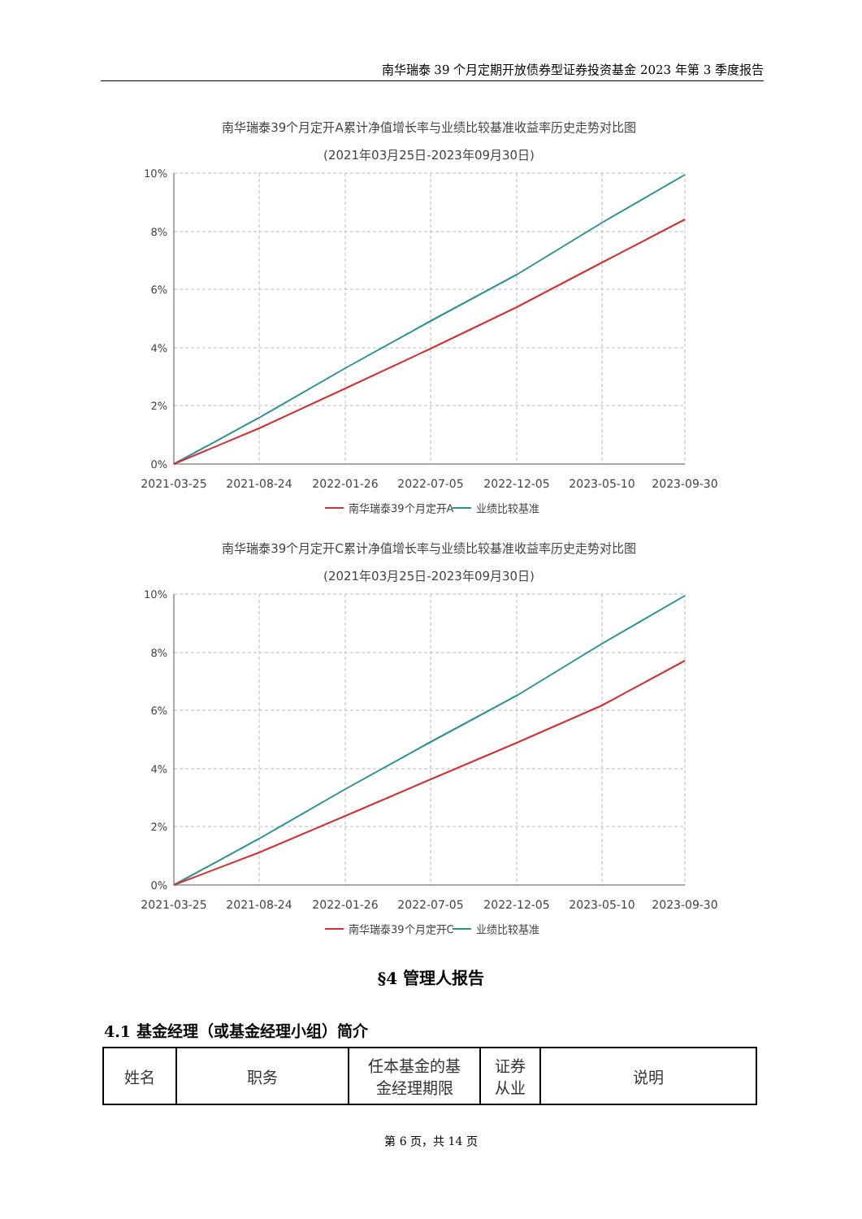南华瑞泰 39 个月定期开放债券型证券投资基金 2023 年第 3 季度报告
南华瑞泰39个月定开A累计净值增长率与业绩比较基准收益率历史走势对比图
(2021年03月25日-2023年09月30日)
10%
8%
6%
4%
2%
0%
2021-03-25
2021-08-24
2022-01-26
2022-07-05
2022-12-05
2023-05-10
2023-09-30
南华瑞泰39个月定开A
业绩比较基准
南华瑞泰39个月定开C累计净值增长率与业绩比较基准收益率历史走势对比图
(2021年03月25日-2023年09月30日)
10%
8%
6%
4%
2%
0%
2021-03-25
2021-08-24
2022-01-26
2022-07-05
2022-12-05
2023-05-10
2023-09-30
南华瑞泰39个月定开C
业绩比较基准
§4 管理人报告
4.1 基金经理（或基金经理小组）简介
| 姓名 | 职务 | 任本基金的基 金经理期限 | 证券 从业 | 说明 |
第 6 页，共 14 页